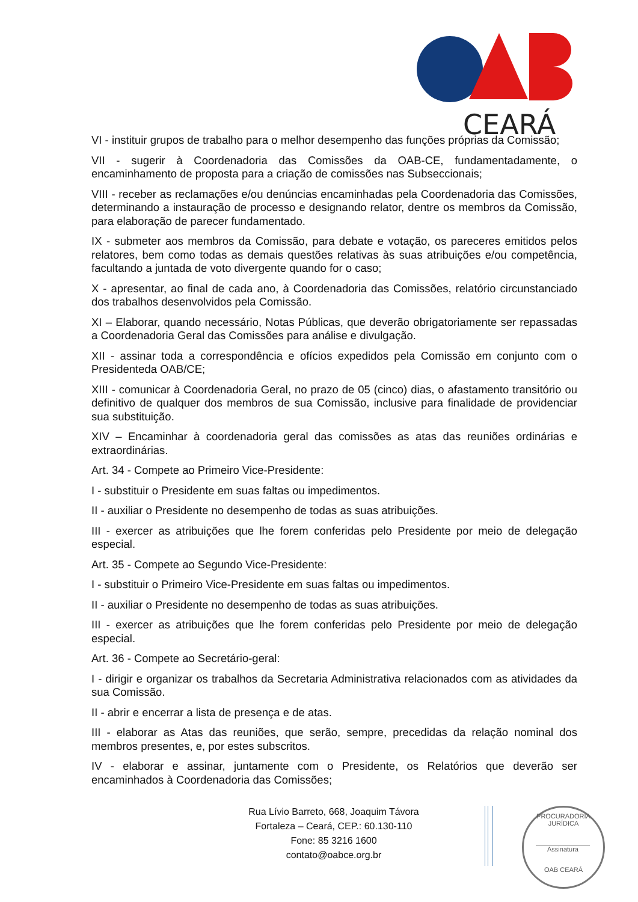CEARÁ
VI - instituir grupos de trabalho para o melhor desempenho das funções próprias da Comissão;
VII - sugerir à Coordenadoria das Comissões da OAB-CE, fundamentadamente, o encaminhamento de proposta para a criação de comissões nas Subseccionais;
VIII - receber as reclamações e/ou denúncias encaminhadas pela Coordenadoria das Comissões, determinando a instauração de processo e designando relator, dentre os membros da Comissão, para elaboração de parecer fundamentado.
IX - submeter aos membros da Comissão, para debate e votação, os pareceres emitidos pelos relatores, bem como todas as demais questões relativas às suas atribuições e/ou competência, facultando a juntada de voto divergente quando for o caso;
X - apresentar, ao final de cada ano, à Coordenadoria das Comissões, relatório circunstanciado dos trabalhos desenvolvidos pela Comissão.
XI – Elaborar, quando necessário, Notas Públicas, que deverão obrigatoriamente ser repassadas a Coordenadoria Geral das Comissões para análise e divulgação.
XII - assinar toda a correspondência e ofícios expedidos pela Comissão em conjunto com o Presidenteda OAB/CE;
XIII - comunicar à Coordenadoria Geral, no prazo de 05 (cinco) dias, o afastamento transitório ou definitivo de qualquer dos membros de sua Comissão, inclusive para finalidade de providenciar sua substituição.
XIV – Encaminhar à coordenadoria geral das comissões as atas das reuniões ordinárias e extraordinárias.
Art. 34 - Compete ao Primeiro Vice-Presidente:
I - substituir o Presidente em suas faltas ou impedimentos.
II - auxiliar o Presidente no desempenho de todas as suas atribuições.
III - exercer as atribuições que lhe forem conferidas pelo Presidente por meio de delegação especial.
Art. 35 - Compete ao Segundo Vice-Presidente:
I - substituir o Primeiro Vice-Presidente em suas faltas ou impedimentos.
II - auxiliar o Presidente no desempenho de todas as suas atribuições.
III - exercer as atribuições que lhe forem conferidas pelo Presidente por meio de delegação especial.
Art. 36 - Compete ao Secretário-geral:
I - dirigir e organizar os trabalhos da Secretaria Administrativa relacionados com as atividades da sua Comissão.
II - abrir e encerrar a lista de presença e de atas.
III - elaborar as Atas das reuniões, que serão, sempre, precedidas da relação nominal dos membros presentes, e, por estes subscritos.
IV - elaborar e assinar, juntamente com o Presidente, os Relatórios que deverão ser encaminhados à Coordenadoria das Comissões;
Rua Lívio Barreto, 668, Joaquim Távora
Fortaleza – Ceará, CEP.: 60.130-110
Fone: 85 3216 1600
contato@oabce.org.br
PROCURADORIA JURÍDICA
Assinatura
OAB CEARÁ